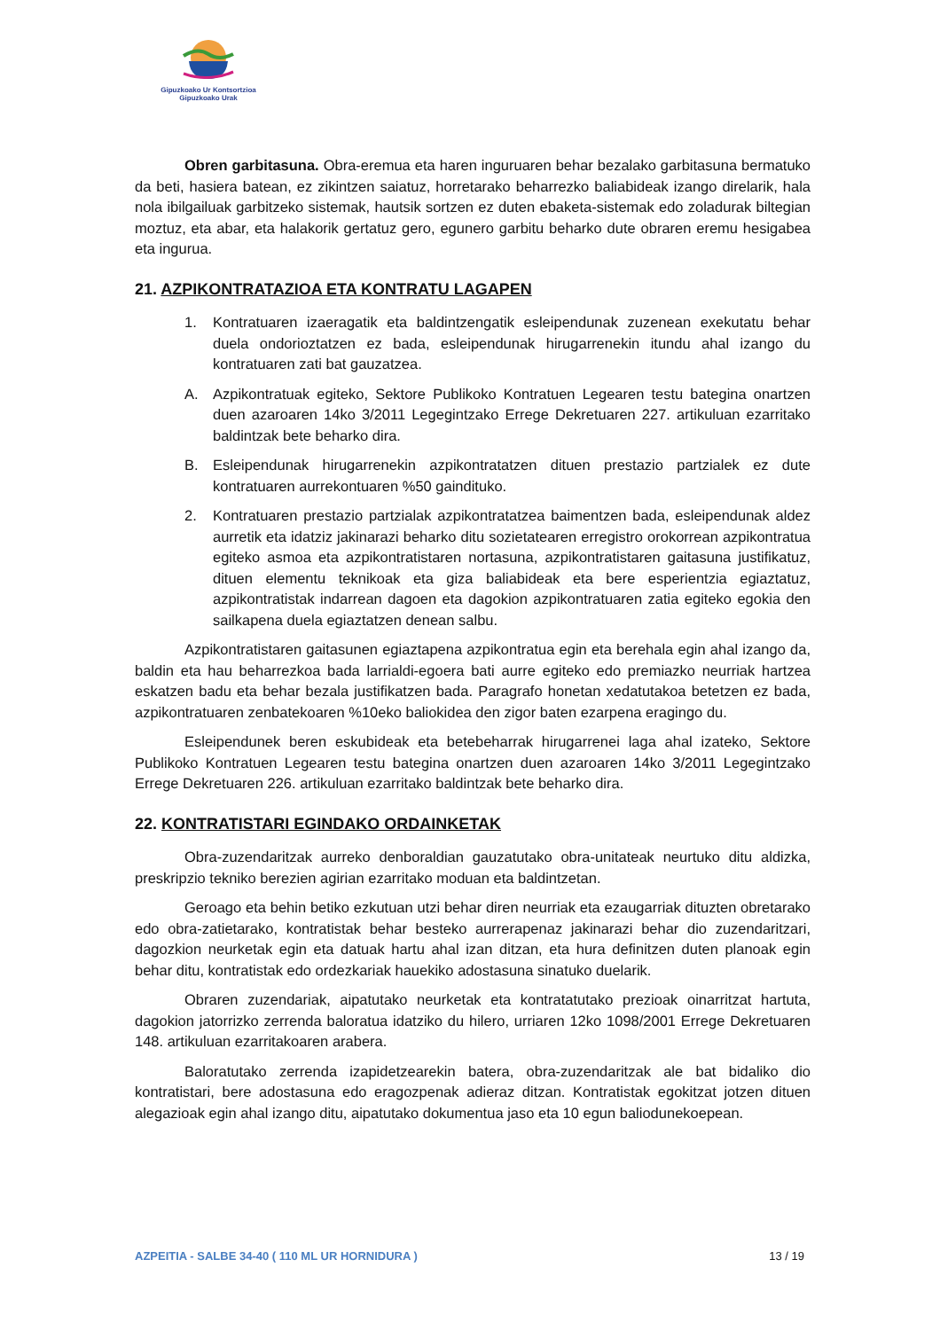Gipuzkoako Ur Kontsortzioa
Gipuzkoako Urak
Obren garbitasuna. Obra-eremua eta haren inguruaren behar bezalako garbitasuna bermatuko da beti, hasiera batean, ez zikintzen saiatuz, horretarako beharrezko baliabideak izango direlarik, hala nola ibilgailuak garbitzeko sistemak, hautsik sortzen ez duten ebaketa-sistemak edo zoladurak biltegian moztuz, eta abar, eta halakorik gertatuz gero, egunero garbitu beharko dute obraren eremu hesigabea eta ingurua.
21. AZPIKONTRATAZIOA ETA KONTRATU LAGAPEN
1. Kontratuaren izaeragatik eta baldintzengatik esleipendunak zuzenean exekutatu behar duela ondorioztatzen ez bada, esleipendunak hirugarrenekin itundu ahal izango du kontratuaren zati bat gauzatzea.
A. Azpikontratuak egiteko, Sektore Publikoko Kontratuen Legearen testu bategina onartzen duen azaroaren 14ko 3/2011 Legegintzako Errege Dekretuaren 227. artikuluan ezarritako baldintzak bete beharko dira.
B. Esleipendunak hirugarrenekin azpikontratatzen dituen prestazio partzialek ez dute kontratuaren aurrekontuaren %50 gaindituko.
2. Kontratuaren prestazio partzialak azpikontratatzea baimentzen bada, esleipendunak aldez aurretik eta idatziz jakinarazi beharko ditu sozietatearen erregistro orokorrean azpikontratua egiteko asmoa eta azpikontratistaren nortasuna, azpikontratistaren gaitasuna justifikatuz, dituen elementu teknikoak eta giza baliabideak eta bere esperientzia egiaztatuz, azpikontratistak indarrean dagoen eta dagokion azpikontratuaren zatia egiteko egokia den sailkapena duela egiaztatzen denean salbu.
Azpikontratistaren gaitasunen egiaztapena azpikontratua egin eta berehala egin ahal izango da, baldin eta hau beharrezkoa bada larrialdi-egoera bati aurre egiteko edo premiazko neurriak hartzea eskatzen badu eta behar bezala justifikatzen bada. Paragrafo honetan xedatutakoa betetzen ez bada, azpikontratuaren zenbatekoaren %10eko baliokidea den zigor baten ezarpena eragingo du.
Esleipendunek beren eskubideak eta betebeharrak hirugarrenei laga ahal izateko, Sektore Publikoko Kontratuen Legearen testu bategina onartzen duen azaroaren 14ko 3/2011 Legegintzako Errege Dekretuaren 226. artikuluan ezarritako baldintzak bete beharko dira.
22. KONTRATISTARI EGINDAKO ORDAINKETAK
Obra-zuzendaritzak aurreko denboraldian gauzatutako obra-unitateak neurtuko ditu aldizka, preskripzio tekniko berezien agirian ezarritako moduan eta baldintzetan.
Geroago eta behin betiko ezkutuan utzi behar diren neurriak eta ezaugarriak dituzten obretarako edo obra-zatietarako, kontratistak behar besteko aurrerapenaz jakinarazi behar dio zuzendaritzari, dagozkion neurketak egin eta datuak hartu ahal izan ditzan, eta hura definitzen duten planoak egin behar ditu, kontratistak edo ordezkariak hauekiko adostasuna sinatuko duelarik.
Obraren zuzendariak, aipatutako neurketak eta kontratatutako prezioak oinarritzat hartuta, dagokion jatorrizko zerrenda baloratua idatziko du hilero, urriaren 12ko 1098/2001 Errege Dekretuaren 148. artikuluan ezarritakoaren arabera.
Baloratutako zerrenda izapidetzearekin batera, obra-zuzendaritzak ale bat bidaliko dio kontratistari, bere adostasuna edo eragozpenak adieraz ditzan. Kontratistak egokitzat jotzen dituen alegazioak egin ahal izango ditu, aipatutako dokumentua jaso eta 10 egun baliodunekoepean.
AZPEITIA - SALBE 34-40 ( 110 ML UR HORNIDURA ) 13 / 19